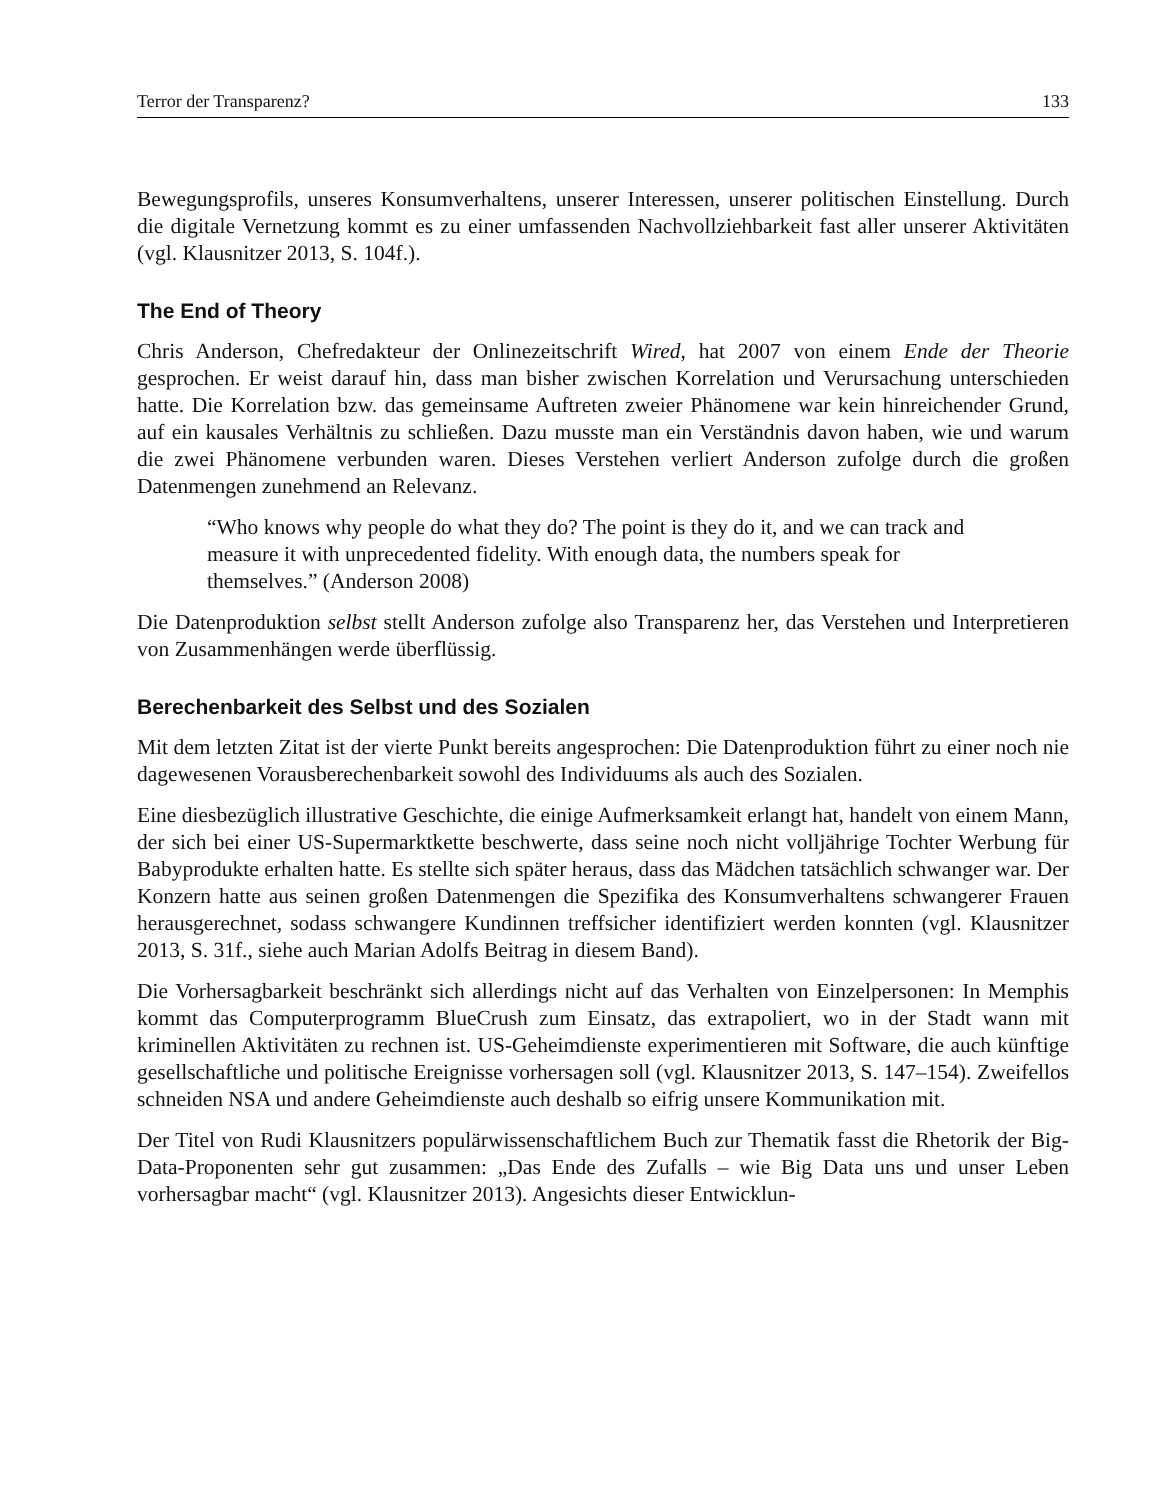Terror der Transparenz? 133
Bewegungsprofils, unseres Konsumverhaltens, unserer Interessen, unserer politischen Einstellung. Durch die digitale Vernetzung kommt es zu einer umfassenden Nachvollziehbarkeit fast aller unserer Aktivitäten (vgl. Klausnitzer 2013, S. 104f.).
The End of Theory
Chris Anderson, Chefredakteur der Onlinezeitschrift Wired, hat 2007 von einem Ende der Theorie gesprochen. Er weist darauf hin, dass man bisher zwischen Korrelation und Verursachung unterschieden hatte. Die Korrelation bzw. das gemeinsame Auftreten zweier Phänomene war kein hinreichender Grund, auf ein kausales Verhältnis zu schließen. Dazu musste man ein Verständnis davon haben, wie und warum die zwei Phänomene verbunden waren. Dieses Verstehen verliert Anderson zufolge durch die großen Datenmengen zunehmend an Relevanz.
“Who knows why people do what they do? The point is they do it, and we can track and measure it with unprecedented fidelity. With enough data, the numbers speak for themselves.” (Anderson 2008)
Die Datenproduktion selbst stellt Anderson zufolge also Transparenz her, das Verstehen und Interpretieren von Zusammenhängen werde überflüssig.
Berechenbarkeit des Selbst und des Sozialen
Mit dem letzten Zitat ist der vierte Punkt bereits angesprochen: Die Datenproduktion führt zu einer noch nie dagewesenen Vorausberechenbarkeit sowohl des Individuums als auch des Sozialen.
Eine diesbezüglich illustrative Geschichte, die einige Aufmerksamkeit erlangt hat, handelt von einem Mann, der sich bei einer US-Supermarktkette beschwerte, dass seine noch nicht volljährige Tochter Werbung für Babyprodukte erhalten hatte. Es stellte sich später heraus, dass das Mädchen tatsächlich schwanger war. Der Konzern hatte aus seinen großen Datenmengen die Spezifika des Konsumverhaltens schwangerer Frauen herausgerechnet, sodass schwangere Kundinnen treffsicher identifiziert werden konnten (vgl. Klausnitzer 2013, S. 31f., siehe auch Marian Adolfs Beitrag in diesem Band).
Die Vorhersagbarkeit beschränkt sich allerdings nicht auf das Verhalten von Einzelpersonen: In Memphis kommt das Computerprogramm BlueCrush zum Einsatz, das extrapoliert, wo in der Stadt wann mit kriminellen Aktivitäten zu rechnen ist. US-Geheimdienste experimentieren mit Software, die auch künftige gesellschaftliche und politische Ereignisse vorhersagen soll (vgl. Klausnitzer 2013, S. 147–154). Zweifellos schneiden NSA und andere Geheimdienste auch deshalb so eifrig unsere Kommunikation mit.
Der Titel von Rudi Klausnitzers populärwissenschaftlichem Buch zur Thematik fasst die Rhetorik der Big-Data-Proponenten sehr gut zusammen: „Das Ende des Zufalls – wie Big Data uns und unser Leben vorhersagbar macht“ (vgl. Klausnitzer 2013). Angesichts dieser Entwicklun-